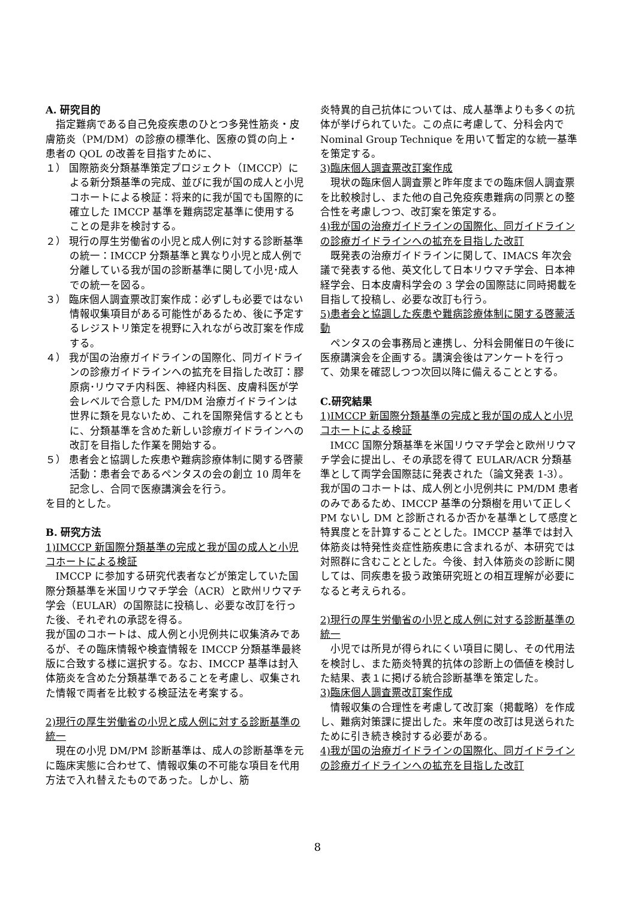A. 研究目的
指定難病である自己免疫疾患のひとつ多発性筋炎・皮膚筋炎（PM/DM）の診療の標準化、医療の質の向上・患者の QOL の改善を目指すために、
１） 国際筋炎分類基準策定プロジェクト（IMCCP）による新分類基準の完成、並びに我が国の成人と小児コホートによる検証：将来的に我が国でも国際的に確立した IMCCP 基準を難病認定基準に使用することの是非を検討する。
２） 現行の厚生労働省の小児と成人例に対する診断基準の統一：IMCCP 分類基準と異なり小児と成人例で分離している我が国の診断基準に関して小児･成人での統一を図る。
３） 臨床個人調査票改訂案作成：必ずしも必要ではない情報収集項目がある可能性があるため、後に予定するレジストリ策定を視野に入れながら改訂案を作成する。
４） 我が国の治療ガイドラインの国際化、同ガイドラインの診療ガイドラインへの拡充を目指した改訂：膠原病･リウマチ内科医、神経内科医、皮膚科医が学会レベルで合意した PM/DM 治療ガイドラインは世界に類を見ないため、これを国際発信するとともに、分類基準を含めた新しい診療ガイドラインへの改訂を目指した作業を開始する。
５） 患者会と協調した疾患や難病診療体制に関する啓蒙活動：患者会であるペンタスの会の創立 10 周年を記念し、合同で医療講演会を行う。
を目的とした。
B. 研究方法
1)IMCCP 新国際分類基準の完成と我が国の成人と小児コホートによる検証
IMCCP に参加する研究代表者などが策定していた国際分類基準を米国リウマチ学会（ACR）と欧州リウマチ学会（EULAR）の国際誌に投稿し、必要な改訂を行った後、それぞれの承認を得る。
我が国のコホートは、成人例と小児例共に収集済みであるが、その臨床情報や検査情報を IMCCP 分類基準最終版に合致する様に選択する。なお、IMCCP 基準は封入体筋炎を含めた分類基準であることを考慮し、収集された情報で両者を比較する検証法を考案する。
2)現行の厚生労働省の小児と成人例に対する診断基準の統一
現在の小児 DM/PM 診断基準は、成人の診断基準を元に臨床実態に合わせて、情報収集の不可能な項目を代用方法で入れ替えたものであった。しかし、筋
炎特異的自己抗体については、成人基準よりも多くの抗体が挙げられていた。この点に考慮して、分科会内で Nominal Group Technique を用いて暫定的な統一基準を策定する。
3)臨床個人調査票改訂案作成
現状の臨床個人調査票と昨年度までの臨床個人調査票を比較検討し、また他の自己免疫疾患難病の同票との整合性を考慮しつつ、改訂案を策定する。
4)我が国の治療ガイドラインの国際化、同ガイドラインの診療ガイドラインへの拡充を目指した改訂
既発表の治療ガイドラインに関して、IMACS 年次会議で発表する他、英文化して日本リウマチ学会、日本神経学会、日本皮膚科学会の 3 学会の国際誌に同時掲載を目指して投稿し、必要な改訂も行う。
5)患者会と協調した疾患や難病診療体制に関する啓蒙活動
ペンタスの会事務局と連携し、分科会開催日の午後に医療講演会を企画する。講演会後はアンケートを行って、効果を確認しつつ次回以降に備えることとする。
C.研究結果
1)IMCCP 新国際分類基準の完成と我が国の成人と小児コホートによる検証
IMCC 国際分類基準を米国リウマチ学会と欧州リウマチ学会に提出し、その承認を得て EULAR/ACR 分類基準として両学会国際誌に発表された（論文発表 1-3）。
我が国のコホートは、成人例と小児例共に PM/DM 患者のみであるため、IMCCP 基準の分類樹を用いて正しく PM ないし DM と診断されるか否かを基準として感度と特異度とを計算することとした。IMCCP 基準では封入体筋炎は特発性炎症性筋疾患に含まれるが、本研究では対照群に含むこととした。今後、封入体筋炎の診断に関しては、同疾患を扱う政策研究班との相互理解が必要になると考えられる。
2)現行の厚生労働省の小児と成人例に対する診断基準の統一
小児では所見が得られにくい項目に関し、その代用法を検討し、また筋炎特異的抗体の診断上の価値を検討した結果、表１に掲げる統合診断基準を策定した。
3)臨床個人調査票改訂案作成
情報収集の合理性を考慮して改訂案（掲載略）を作成し、難病対策課に提出した。来年度の改訂は見送られたために引き続き検討する必要がある。
4)我が国の治療ガイドラインの国際化、同ガイドラインの診療ガイドラインへの拡充を目指した改訂
8